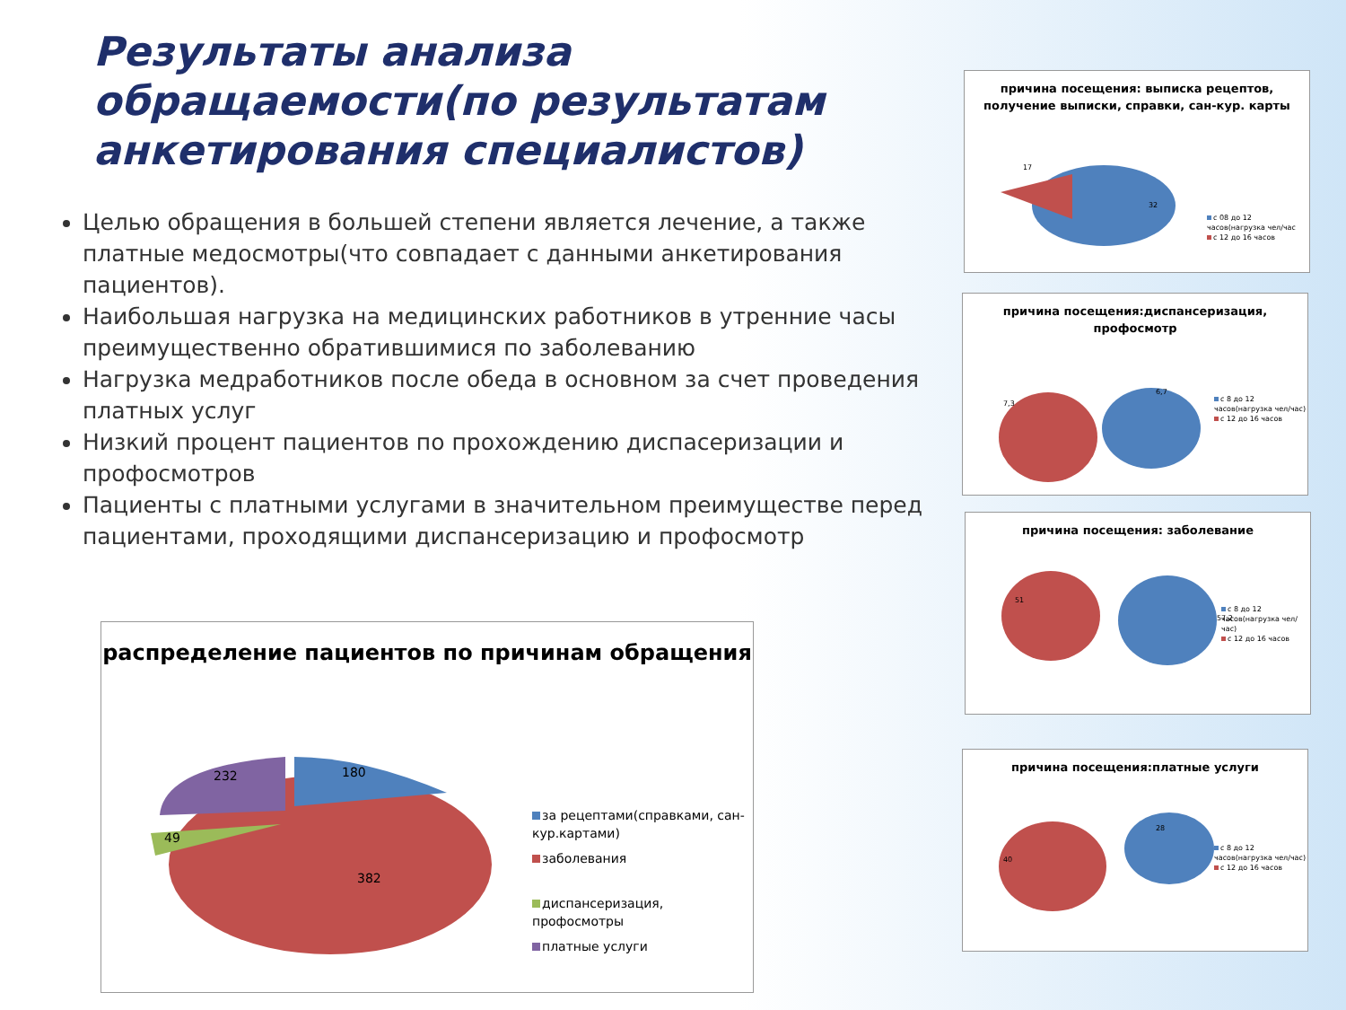Результаты анализа обращаемости(по результатам анкетирования специалистов)
Целью обращения в большей степени является лечение, а также платные медосмотры(что совпадает с данными анкетирования пациентов).
Наибольшая нагрузка на медицинских работников в утренние часы преимущественно обратившимися по заболеванию
Нагрузка медработников после обеда в основном за счет проведения платных услуг
Низкий процент пациентов по прохождению диспасеризации и профосмотров
Пациенты с платными услугами в значительном преимуществе перед пациентами, проходящими диспансеризацию и профосмотр
причина посещения: выписка рецептов, получение выписки, справки, сан-кур. карты
17
32
с 08 до 12 часов(нагрузка чел/час
с 12 до 16 часов
причина посещения:диспансеризация, профосмотр
7,3
6,7
с 8 до 12 часов(нагрузка чел/час)
с 12 до 16 часов
причина посещения: заболевание
51
57,2
с 8 до 12 часов(нагрузка чел/час)
с 12 до 16 часов
причина посещения:платные услуги
40
28
с 8 до 12 часов(нагрузка чел/час)
с 12 до 16 часов
распределение пациентов по причинам обращения
180
232
49
382
за рецептами(справками, сан-кур.картами)
заболевания
диспансеризация, профосмотры
платные услуги